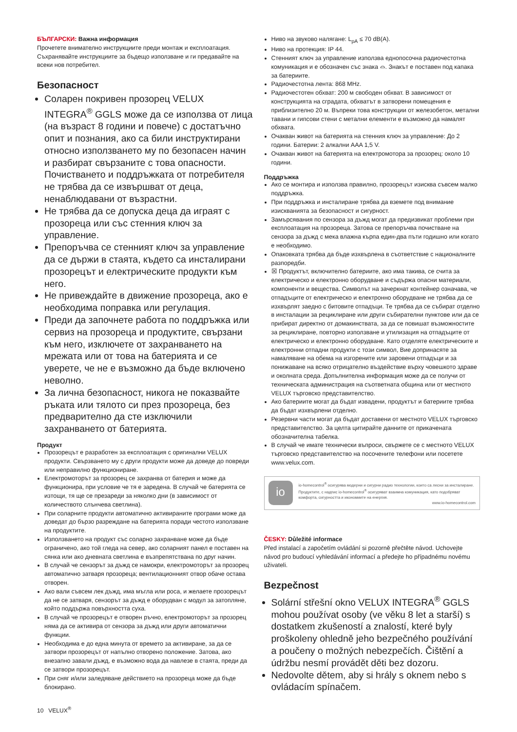БЪЛГАРСКИ: Важна информация
Прочетете внимателно инструкциите преди монтаж и експлоатация. Съхранявайте инструкциите за бъдещо използване и ги предавайте на всеки нов потребител.
Безопасност
Соларен покривен прозорец VELUX INTEGRA<sup>®</sup> GGLS може да се използва от лица (на възраст 8 години и повече) с достатъчно опит и познания, ако са били инструктирани относно използването му по безопасен начин и разбират свързаните с това опасности. Почистването и поддръжката от потребителя не трябва да се извършват от деца, ненаблюдавани от възрастни.
Не трябва да се допуска деца да играят с прозореца или със стенния ключ за управление.
Препоръчва се стенният ключ за управление да се държи в стаята, където са инсталирани прозорецът и електрическите продукти към него.
Не привеждайте в движение прозореца, ако е необходима поправка или регулация.
Преди да започнете работа по поддръжка или сервиз на прозореца и продуктите, свързани към него, изключете от захранването на мрежата или от това на батерията и се уверете, че не е възможно да бъде включено неволно.
За лична безопасност, никога не показвайте ръката или тялото си през прозореца, без предварително да сте изключили захранването от батерията.
Продукт
Прозорецът е разработен за експлоатация с оригинални VELUX продукти. Свързването му с други продукти може да доведе до повреди или неправилно функциониране.
Електромоторът за прозорец се захранва от батерия и може да функционира, при условие че тя е заредена. В случай че батерията се изтощи, тя ще се презареди за няколко дни (в зависимост от количеството слънчева светлина).
При соларните продукти автоматично активираните програми може да доведат до бързо разреждане на батерията поради честото използване на продуктите.
Използването на продукт със соларно захранване може да бъде ограничено, ако той гледа на север, ако соларният панел е поставен на сянка или ако дневната светлина е възпрепятствана по друг начин.
В случай че сензорът за дъжд се намокри, електромоторът за прозорец автоматично затваря прозореца; вентилационният отвор обаче остава отворен.
Ако вали съвсем лек дъжд, има мъгла или роса, и желаете прозорецът да не се затваря, сензорът за дъжд е оборудван с модул за затопляне, който поддържа повърхността суха.
В случай че прозорецът е отворен ръчно, електромоторът за прозорец няма да се активира от сензора за дъжд или други автоматични функции.
Необходима е до една минута от времето за активиране, за да се затвори прозорецът от напълно отворено положение. Затова, ако внезапно завали дъжд, е възможно вода да навлезе в стаята, преди да се затвори прозорецът.
При сняг и/или заледяване действието на прозореца може да бъде блокирано.
Ниво на звуково налягане: L<sub>pA</sub> ≤ 70 dB(A).
Ниво на протекция: IP 44.
Стенният ключ за управление използва еднопосочна радиочестотна комуникация и е обозначен със знака ⌓. Знакът е поставен под капака за батериите.
Радиочестотна лента: 868 MHz.
Радиочестотен обхват: 200 м свободен обхват. В зависимост от конструкцията на сградата, обхватът в затворени помещения е приблизително 20 м. Въпреки това конструкции от железобетон, метални тавани и гипсови стени с метални елементи е възможно да намалят обхвата.
Очакван живот на батерията на стенния ключ за управление: До 2 години. Батерии: 2 алкални AAA 1,5 V.
Очакван живот на батерията на електромотора за прозорец: около 10 години.
Поддръжка
Ако се монтира и използва правилно, прозорецът изисква съвсем малко поддръжка.
При поддръжка и инсталиране трябва да вземете под внимание изискванията за безопасност и сигурност.
Замърсявания по сензора за дъжд могат да предизвикат проблеми при експлоатация на прозореца. Затова се препоръчва почистване на сензора за дъжд с мека влажна кърпа един-два пъти годишно или когато е необходимо.
Опаковката трябва да бъде изхвърлена в съответствие с националните разпоредби.
☒ Продуктът, включително батериите, ако има такива, се счита за електрическо и електронно оборудване и съдържа опасни материали, компоненти и вещества. Символът на зачеркнат контейнер означава, че отпадъците от електрическо и електронно оборудване не трябва да се изхвърлят заедно с битовите отпадъци. Те трябва да се събират отделно в инсталации за рециклиране или други събирателни пунктове или да се прибират директно от домакинствата, за да се повишат възможностите за рециклиране, повторно използване и утилизация на отпадъците от електрическо и електронно оборудване. Като отделяте електрическите и електронни отпадни продукти с този символ, Вие допринасяте за намаляване на обема на изгорените или заровени отпадъци и за понижаване на всяко отрицателно въздействие върху човешкото здраве и околната среда. Допълнителна информация може да се получи от техническата администрация на съответната община или от местното VELUX търговско представителство.
Ако батериите могат да бъдат извадени, продуктът и батериите трябва да бъдат изхвърлени отделно.
Резервни части могат да бъдат доставени от местното VELUX търговско представителство. За целта цитирайте данните от прикачената обозначителна табелка.
В случай че имате технически въпроси, свържете се с местното VELUX търговско представителство на посочените телефони или посетете www.velux.com.
io
io-homecontrol<sup>®</sup> осигурява модерни и сигурни радио технологии, които са лесни за инсталиране. Продуктите, с надпис io-homecontrol<sup>®</sup> осигуряват взаимна комуникация, като подобряват комфорта, сигурността и икономиите на енергия.
www.io-homecontrol.com
ČESKY: Důležité informace
Před instalací a započetím ovládání si pozorně přečtěte návod. Uchovejte návod pro budoucí vyhledávání informací a předejte ho případnému novému uživateli.
Bezpečnost
Solární střešní okno VELUX INTEGRA<sup>®</sup> GGLS mohou používat osoby (ve věku 8 let a starší) s dostatkem zkušeností a znalostí, které byly proškoleny ohledně jeho bezpečného používání a poučeny o možných nebezpečích. Čištění a údržbu nesmí provádět děti bez dozoru.
Nedovolte dětem, aby si hrály s oknem nebo s ovládacím spínačem.
10 VELUX<sup>®</sup>